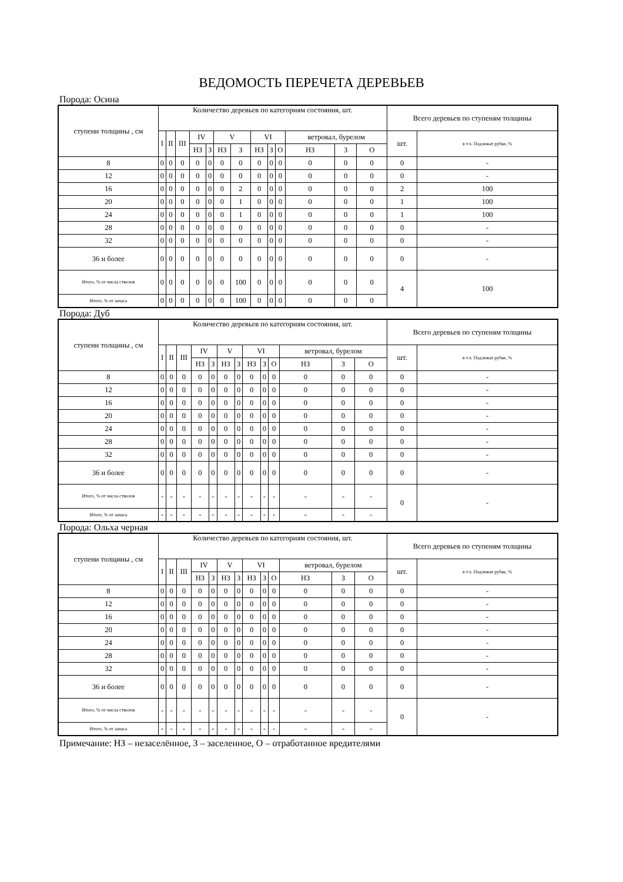ВЕДОМОСТЬ ПЕРЕЧЕТА ДЕРЕВЬЕВ
Порода: Осина
| ступени толщины , см | Количество деревьев по категориям состояния, шт. | | | | | | | | | | | | | Всего деревьев по ступеням толщины | |
| --- | --- | --- | --- | --- | --- | --- | --- | --- | --- | --- | --- | --- | --- | --- | --- |
| | I | II | III | IV | | V | | VI | | | ветровал, бурелом | | | шт. | в т.ч. Подлежат рубке, % |
| | | | | НЗ | З | НЗ | З | НЗ | З | О | НЗ | З | О | | |
| 8 | 0 | 0 | 0 | 0 | 0 | 0 | 0 | 0 | 0 | 0 | 0 | 0 | 0 | 0 | - |
| 12 | 0 | 0 | 0 | 0 | 0 | 0 | 0 | 0 | 0 | 0 | 0 | 0 | 0 | 0 | - |
| 16 | 0 | 0 | 0 | 0 | 0 | 0 | 2 | 0 | 0 | 0 | 0 | 0 | 0 | 2 | 100 |
| 20 | 0 | 0 | 0 | 0 | 0 | 0 | 1 | 0 | 0 | 0 | 0 | 0 | 0 | 1 | 100 |
| 24 | 0 | 0 | 0 | 0 | 0 | 0 | 1 | 0 | 0 | 0 | 0 | 0 | 0 | 1 | 100 |
| 28 | 0 | 0 | 0 | 0 | 0 | 0 | 0 | 0 | 0 | 0 | 0 | 0 | 0 | 0 | - |
| 32 | 0 | 0 | 0 | 0 | 0 | 0 | 0 | 0 | 0 | 0 | 0 | 0 | 0 | 0 | - |
| 36 и более | 0 | 0 | 0 | 0 | 0 | 0 | 0 | 0 | 0 | 0 | 0 | 0 | 0 | 0 | - |
| Итого, % от числа стволов | 0 | 0 | 0 | 0 | 0 | 0 | 100 | 0 | 0 | 0 | 0 | 0 | 0 | 4 | 100 |
| Итого, % от запаса | 0 | 0 | 0 | 0 | 0 | 0 | 100 | 0 | 0 | 0 | 0 | 0 | 0 | | |
Порода: Дуб
| ступени толщины , см | Количество деревьев по категориям состояния, шт. | | | | | | | | | | | | | Всего деревьев по ступеням толщины | |
| --- | --- | --- | --- | --- | --- | --- | --- | --- | --- | --- | --- | --- | --- | --- | --- |
| | I | II | III | IV | | V | | VI | | | ветровал, бурелом | | | шт. | в т.ч. Подлежат рубке, % |
| | | | | НЗ | З | НЗ | З | НЗ | З | О | НЗ | З | О | | |
| 8 | 0 | 0 | 0 | 0 | 0 | 0 | 0 | 0 | 0 | 0 | 0 | 0 | 0 | 0 | - |
| 12 | 0 | 0 | 0 | 0 | 0 | 0 | 0 | 0 | 0 | 0 | 0 | 0 | 0 | 0 | - |
| 16 | 0 | 0 | 0 | 0 | 0 | 0 | 0 | 0 | 0 | 0 | 0 | 0 | 0 | 0 | - |
| 20 | 0 | 0 | 0 | 0 | 0 | 0 | 0 | 0 | 0 | 0 | 0 | 0 | 0 | 0 | - |
| 24 | 0 | 0 | 0 | 0 | 0 | 0 | 0 | 0 | 0 | 0 | 0 | 0 | 0 | 0 | - |
| 28 | 0 | 0 | 0 | 0 | 0 | 0 | 0 | 0 | 0 | 0 | 0 | 0 | 0 | 0 | - |
| 32 | 0 | 0 | 0 | 0 | 0 | 0 | 0 | 0 | 0 | 0 | 0 | 0 | 0 | 0 | - |
| 36 и более | 0 | 0 | 0 | 0 | 0 | 0 | 0 | 0 | 0 | 0 | 0 | 0 | 0 | 0 | - |
| Итого, % от числа стволов | - | - | - | - | - | - | - | - | - | - | - | - | - | 0 | - |
| Итого, % от запаса | - | - | - | - | - | - | - | - | - | - | - | - | - | | |
Порода: Ольха черная
| ступени толщины , см | Количество деревьев по категориям состояния, шт. | | | | | | | | | | | | | Всего деревьев по ступеням толщины | |
| --- | --- | --- | --- | --- | --- | --- | --- | --- | --- | --- | --- | --- | --- | --- | --- |
| | I | II | III | IV | | V | | VI | | | ветровал, бурелом | | | шт. | в т.ч. Подлежат рубке, % |
| | | | | НЗ | З | НЗ | З | НЗ | З | О | НЗ | З | О | | |
| 8 | 0 | 0 | 0 | 0 | 0 | 0 | 0 | 0 | 0 | 0 | 0 | 0 | 0 | 0 | - |
| 12 | 0 | 0 | 0 | 0 | 0 | 0 | 0 | 0 | 0 | 0 | 0 | 0 | 0 | 0 | - |
| 16 | 0 | 0 | 0 | 0 | 0 | 0 | 0 | 0 | 0 | 0 | 0 | 0 | 0 | 0 | - |
| 20 | 0 | 0 | 0 | 0 | 0 | 0 | 0 | 0 | 0 | 0 | 0 | 0 | 0 | 0 | - |
| 24 | 0 | 0 | 0 | 0 | 0 | 0 | 0 | 0 | 0 | 0 | 0 | 0 | 0 | 0 | - |
| 28 | 0 | 0 | 0 | 0 | 0 | 0 | 0 | 0 | 0 | 0 | 0 | 0 | 0 | 0 | - |
| 32 | 0 | 0 | 0 | 0 | 0 | 0 | 0 | 0 | 0 | 0 | 0 | 0 | 0 | 0 | - |
| 36 и более | 0 | 0 | 0 | 0 | 0 | 0 | 0 | 0 | 0 | 0 | 0 | 0 | 0 | 0 | - |
| Итого, % от числа стволов | - | - | - | - | - | - | - | - | - | - | - | - | - | 0 | - |
| Итого, % от запаса | - | - | - | - | - | - | - | - | - | - | - | - | - | | |
Примечание: НЗ – незаселённое, З – заселенное, О – отработанное вредителями